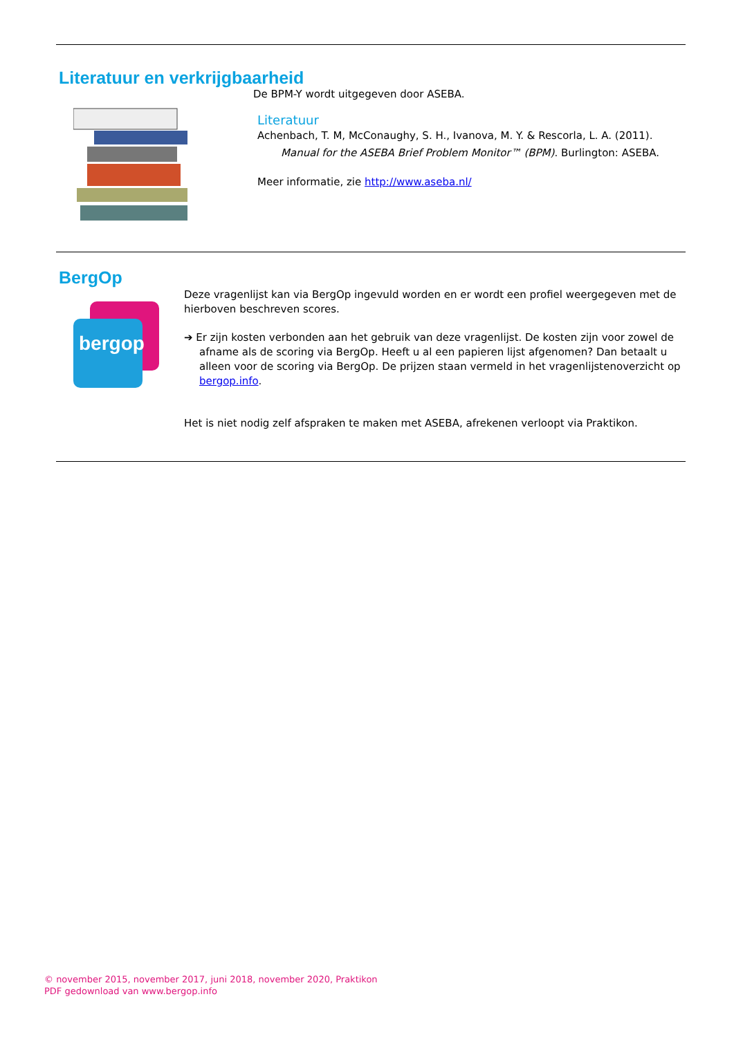Literatuur en verkrijgbaarheid
De BPM-Y wordt uitgegeven door ASEBA.
Literatuur
Achenbach, T. M, McConaughy, S. H., Ivanova, M. Y. & Rescorla, L. A. (2011).
Manual for the ASEBA Brief Problem Monitor™ (BPM). Burlington: ASEBA.
Meer informatie, zie http://www.aseba.nl/
BergOp
bergop
Deze vragenlijst kan via BergOp ingevuld worden en er wordt een profiel weergegeven met de hierboven beschreven scores.
➔ Er zijn kosten verbonden aan het gebruik van deze vragenlijst. De kosten zijn voor zowel de afname als de scoring via BergOp. Heeft u al een papieren lijst afgenomen? Dan betaalt u alleen voor de scoring via BergOp. De prijzen staan vermeld in het vragenlijstenoverzicht op bergop.info.
Het is niet nodig zelf afspraken te maken met ASEBA, afrekenen verloopt via Praktikon.
© november 2015, november 2017, juni 2018, november 2020, Praktikon
PDF gedownload van www.bergop.info